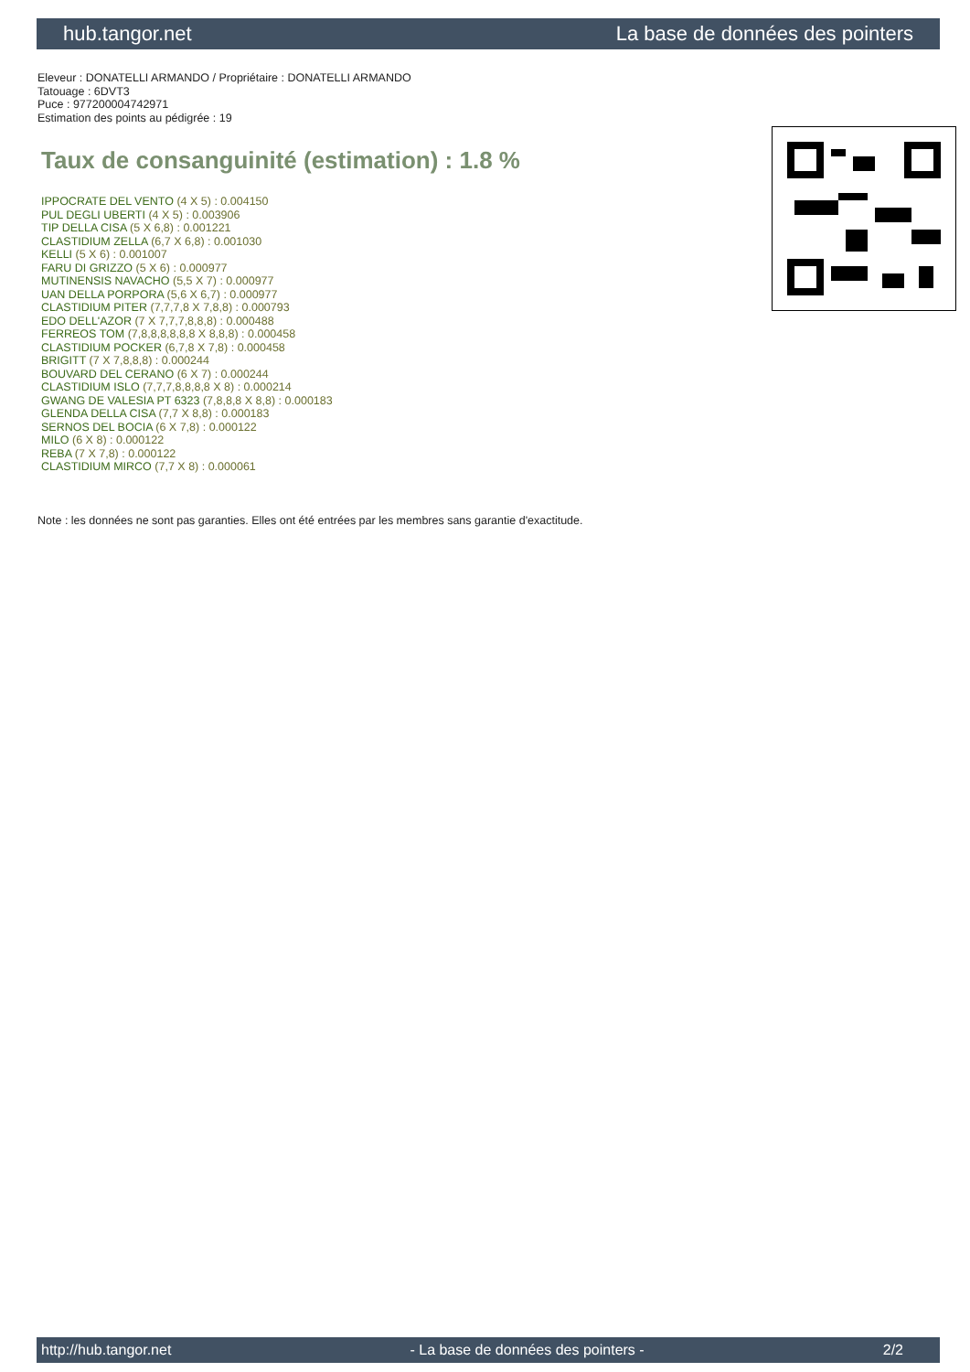hub.tangor.net La base de données des pointers
Eleveur : DONATELLI ARMANDO / Propriétaire : DONATELLI ARMANDO
Tatouage : 6DVT3
Puce : 977200004742971
Estimation des points au pédigrée : 19
Taux de consanguinité (estimation) : 1.8 %
IPPOCRATE DEL VENTO (4 X 5) : 0.004150
PUL DEGLI UBERTI (4 X 5) : 0.003906
TIP DELLA CISA (5 X 6,8) : 0.001221
CLASTIDIUM ZELLA (6,7 X 6,8) : 0.001030
KELLI (5 X 6) : 0.001007
FARU DI GRIZZO (5 X 6) : 0.000977
MUTINENSIS NAVACHO (5,5 X 7) : 0.000977
UAN DELLA PORPORA (5,6 X 6,7) : 0.000977
CLASTIDIUM PITER (7,7,7,8 X 7,8,8) : 0.000793
EDO DELL'AZOR (7 X 7,7,7,8,8,8) : 0.000488
FERREOS TOM (7,8,8,8,8,8,8 X 8,8,8) : 0.000458
CLASTIDIUM POCKER (6,7,8 X 7,8) : 0.000458
BRIGITT (7 X 7,8,8,8) : 0.000244
BOUVARD DEL CERANO (6 X 7) : 0.000244
CLASTIDIUM ISLO (7,7,7,8,8,8,8 X 8) : 0.000214
GWANG DE VALESIA PT 6323 (7,8,8,8 X 8,8) : 0.000183
GLENDA DELLA CISA (7,7 X 8,8) : 0.000183
SERNOS DEL BOCIA (6 X 7,8) : 0.000122
MILO (6 X 8) : 0.000122
REBA (7 X 7,8) : 0.000122
CLASTIDIUM MIRCO (7,7 X 8) : 0.000061
Note : les données ne sont pas garanties. Elles ont été entrées par les membres sans garantie d'exactitude.
http://hub.tangor.net - La base de données des pointers - 2/2